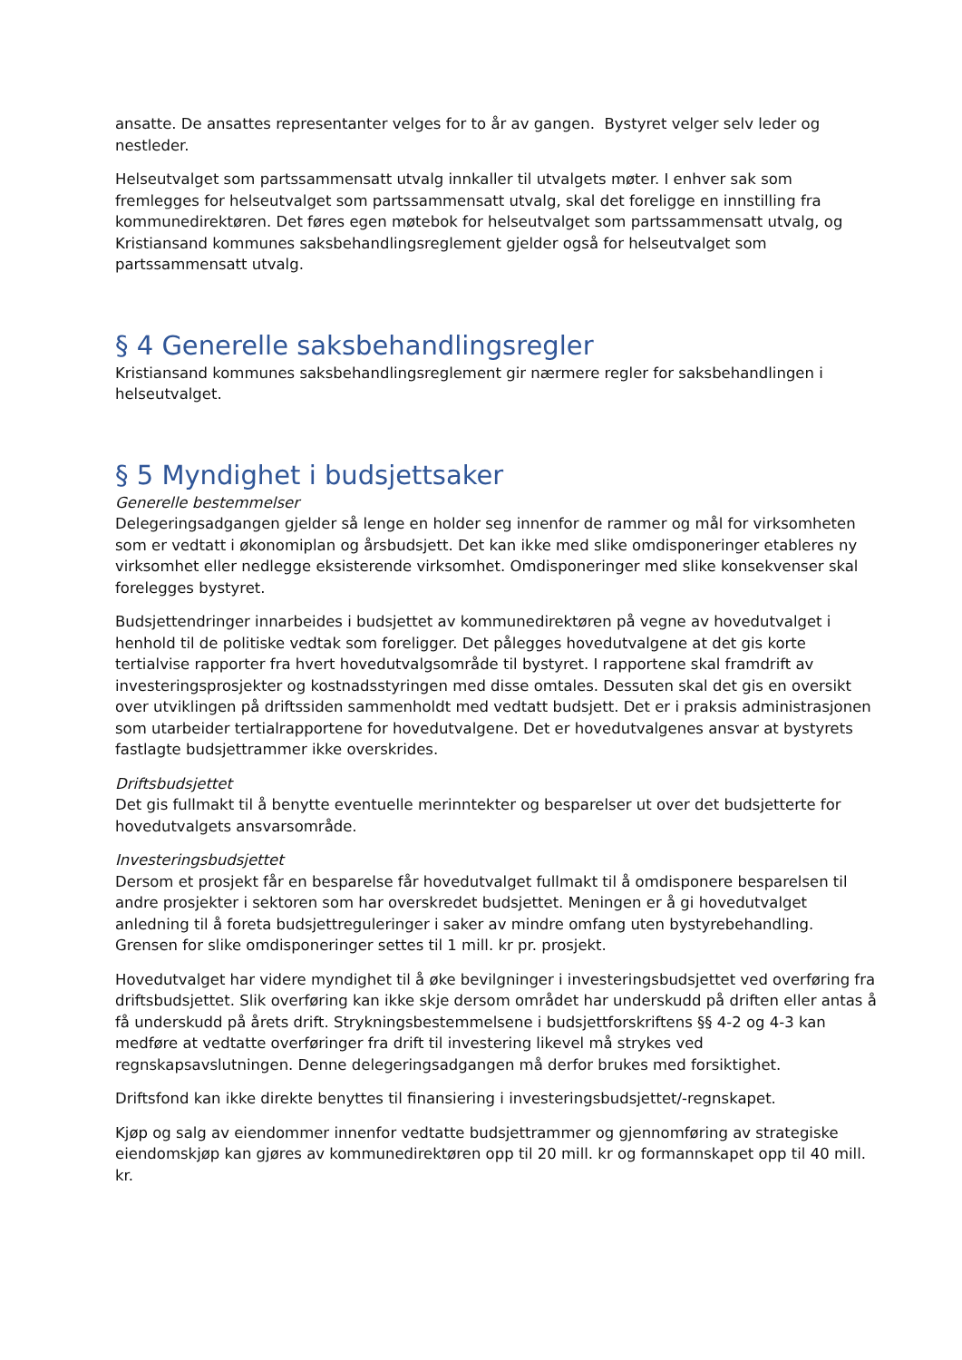ansatte. De ansattes representanter velges for to år av gangen. Bystyret velger selv leder og nestleder.
Helseutvalget som partssammensatt utvalg innkaller til utvalgets møter. I enhver sak som fremlegges for helseutvalget som partssammensatt utvalg, skal det foreligge en innstilling fra kommunedirektøren. Det føres egen møtebok for helseutvalget som partssammensatt utvalg, og Kristiansand kommunes saksbehandlingsreglement gjelder også for helseutvalget som partssammensatt utvalg.
§ 4 Generelle saksbehandlingsregler
Kristiansand kommunes saksbehandlingsreglement gir nærmere regler for saksbehandlingen i helseutvalget.
§ 5 Myndighet i budsjettsaker
Generelle bestemmelser
Delegeringsadgangen gjelder så lenge en holder seg innenfor de rammer og mål for virksomheten som er vedtatt i økonomiplan og årsbudsjett. Det kan ikke med slike omdisponeringer etableres ny virksomhet eller nedlegge eksisterende virksomhet. Omdisponeringer med slike konsekvenser skal forelegges bystyret.
Budsjettendringer innarbeides i budsjettet av kommunedirektøren på vegne av hovedutvalget i henhold til de politiske vedtak som foreligger. Det pålegges hovedutvalgene at det gis korte tertialvise rapporter fra hvert hovedutvalgsområde til bystyret. I rapportene skal framdrift av investeringsprosjekter og kostnadsstyringen med disse omtales. Dessuten skal det gis en oversikt over utviklingen på driftssiden sammenholdt med vedtatt budsjett. Det er i praksis administrasjonen som utarbeider tertialrapportene for hovedutvalgene. Det er hovedutvalgenes ansvar at bystyrets fastlagte budsjettrammer ikke overskrides.
Driftsbudsjettet
Det gis fullmakt til å benytte eventuelle merinntekter og besparelser ut over det budsjetterte for hovedutvalgets ansvarsområde.
Investeringsbudsjettet
Dersom et prosjekt får en besparelse får hovedutvalget fullmakt til å omdisponere besparelsen til andre prosjekter i sektoren som har overskredet budsjettet. Meningen er å gi hovedutvalget anledning til å foreta budsjettreguleringer i saker av mindre omfang uten bystyrebehandling. Grensen for slike omdisponeringer settes til 1 mill. kr pr. prosjekt.
Hovedutvalget har videre myndighet til å øke bevilgninger i investeringsbudsjettet ved overføring fra driftsbudsjettet. Slik overføring kan ikke skje dersom området har underskudd på driften eller antas å få underskudd på årets drift. Strykningsbestemmelsene i budsjettforskriftens §§ 4-2 og 4-3 kan medføre at vedtatte overføringer fra drift til investering likevel må strykes ved regnskapsavslutningen. Denne delegeringsadgangen må derfor brukes med forsiktighet.
Driftsfond kan ikke direkte benyttes til finansiering i investeringsbudsjettet/-regnskapet.
Kjøp og salg av eiendommer innenfor vedtatte budsjettrammer og gjennomføring av strategiske eiendomskjøp kan gjøres av kommunedirektøren opp til 20 mill. kr og formannskapet opp til 40 mill. kr.